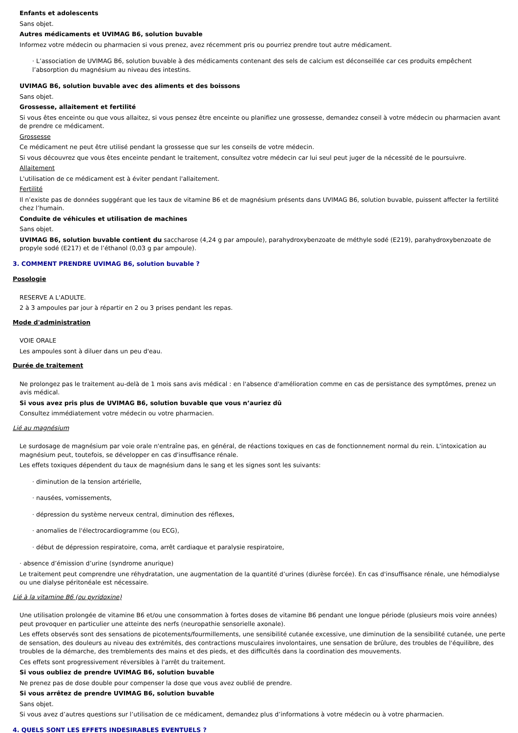Enfants et adolescents
Sans objet.
Autres médicaments et UVIMAG B6, solution buvable
Informez votre médecin ou pharmacien si vous prenez, avez récemment pris ou pourriez prendre tout autre médicament.
· L’association de UVIMAG B6, solution buvable à des médicaments contenant des sels de calcium est déconseillée car ces produits empêchent l’absorption du magnésium au niveau des intestins.
UVIMAG B6, solution buvable avec des aliments et des boissons
Sans objet.
Grossesse, allaitement et fertilité
Si vous êtes enceinte ou que vous allaitez, si vous pensez être enceinte ou planifiez une grossesse, demandez conseil à votre médecin ou pharmacien avant de prendre ce médicament.
Grossesse
Ce médicament ne peut être utilisé pendant la grossesse que sur les conseils de votre médecin.
Si vous découvrez que vous êtes enceinte pendant le traitement, consultez votre médecin car lui seul peut juger de la nécessité de le poursuivre.
Allaitement
L'utilisation de ce médicament est à éviter pendant l'allaitement.
Fertilité
Il n’existe pas de données suggérant que les taux de vitamine B6 et de magnésium présents dans UVIMAG B6, solution buvable, puissent affecter la fertilité chez l’humain.
Conduite de véhicules et utilisation de machines
Sans objet.
UVIMAG B6, solution buvable contient du saccharose (4,24 g par ampoule), parahydroxybenzoate de méthyle sodé (E219), parahydroxybenzoate de propyle sodé (E217) et de l’éthanol (0,03 g par ampoule).
3. COMMENT PRENDRE UVIMAG B6, solution buvable ?
Posologie
RESERVE A L'ADULTE.
2 à 3 ampoules par jour à répartir en 2 ou 3 prises pendant les repas.
Mode d'administration
VOIE ORALE
Les ampoules sont à diluer dans un peu d'eau.
Durée de traitement
Ne prolongez pas le traitement au-delà de 1 mois sans avis médical : en l'absence d'amélioration comme en cas de persistance des symptômes, prenez un avis médical.
Si vous avez pris plus de UVIMAG B6, solution buvable que vous n’auriez dû
Consultez immédiatement votre médecin ou votre pharmacien.
Lié au magnésium
Le surdosage de magnésium par voie orale n'entraîne pas, en général, de réactions toxiques en cas de fonctionnement normal du rein. L'intoxication au magnésium peut, toutefois, se développer en cas d'insuffisance rénale.
Les effets toxiques dépendent du taux de magnésium dans le sang et les signes sont les suivants:
· diminution de la tension artérielle,
· nausées, vomissements,
· dépression du système nerveux central, diminution des réflexes,
· anomalies de l'électrocardiogramme (ou ECG),
· début de dépression respiratoire, coma, arrêt cardiaque et paralysie respiratoire,
· absence d’émission d’urine (syndrome anurique)
Le traitement peut comprendre une réhydratation, une augmentation de la quantité d’urines (diurèse forcée). En cas d'insuffisance rénale, une hémodialyse ou une dialyse péritonéale est nécessaire.
Lié à la vitamine B6 (ou pyridoxine)
Une utilisation prolongée de vitamine B6 et/ou une consommation à fortes doses de vitamine B6 pendant une longue période (plusieurs mois voire années) peut provoquer en particulier une atteinte des nerfs (neuropathie sensorielle axonale).
Les effets observés sont des sensations de picotements/fourmillements, une sensibilité cutanée excessive, une diminution de la sensibilité cutanée, une perte de sensation, des douleurs au niveau des extrémités, des contractions musculaires involontaires, une sensation de brûlure, des troubles de l'équilibre, des troubles de la démarche, des tremblements des mains et des pieds, et des difficultés dans la coordination des mouvements.
Ces effets sont progressivement réversibles à l'arrêt du traitement.
Si vous oubliez de prendre UVIMAG B6, solution buvable
Ne prenez pas de dose double pour compenser la dose que vous avez oublié de prendre.
Si vous arrêtez de prendre UVIMAG B6, solution buvable
Sans objet.
Si vous avez d’autres questions sur l’utilisation de ce médicament, demandez plus d’informations à votre médecin ou à votre pharmacien.
4. QUELS SONT LES EFFETS INDESIRABLES EVENTUELS ?